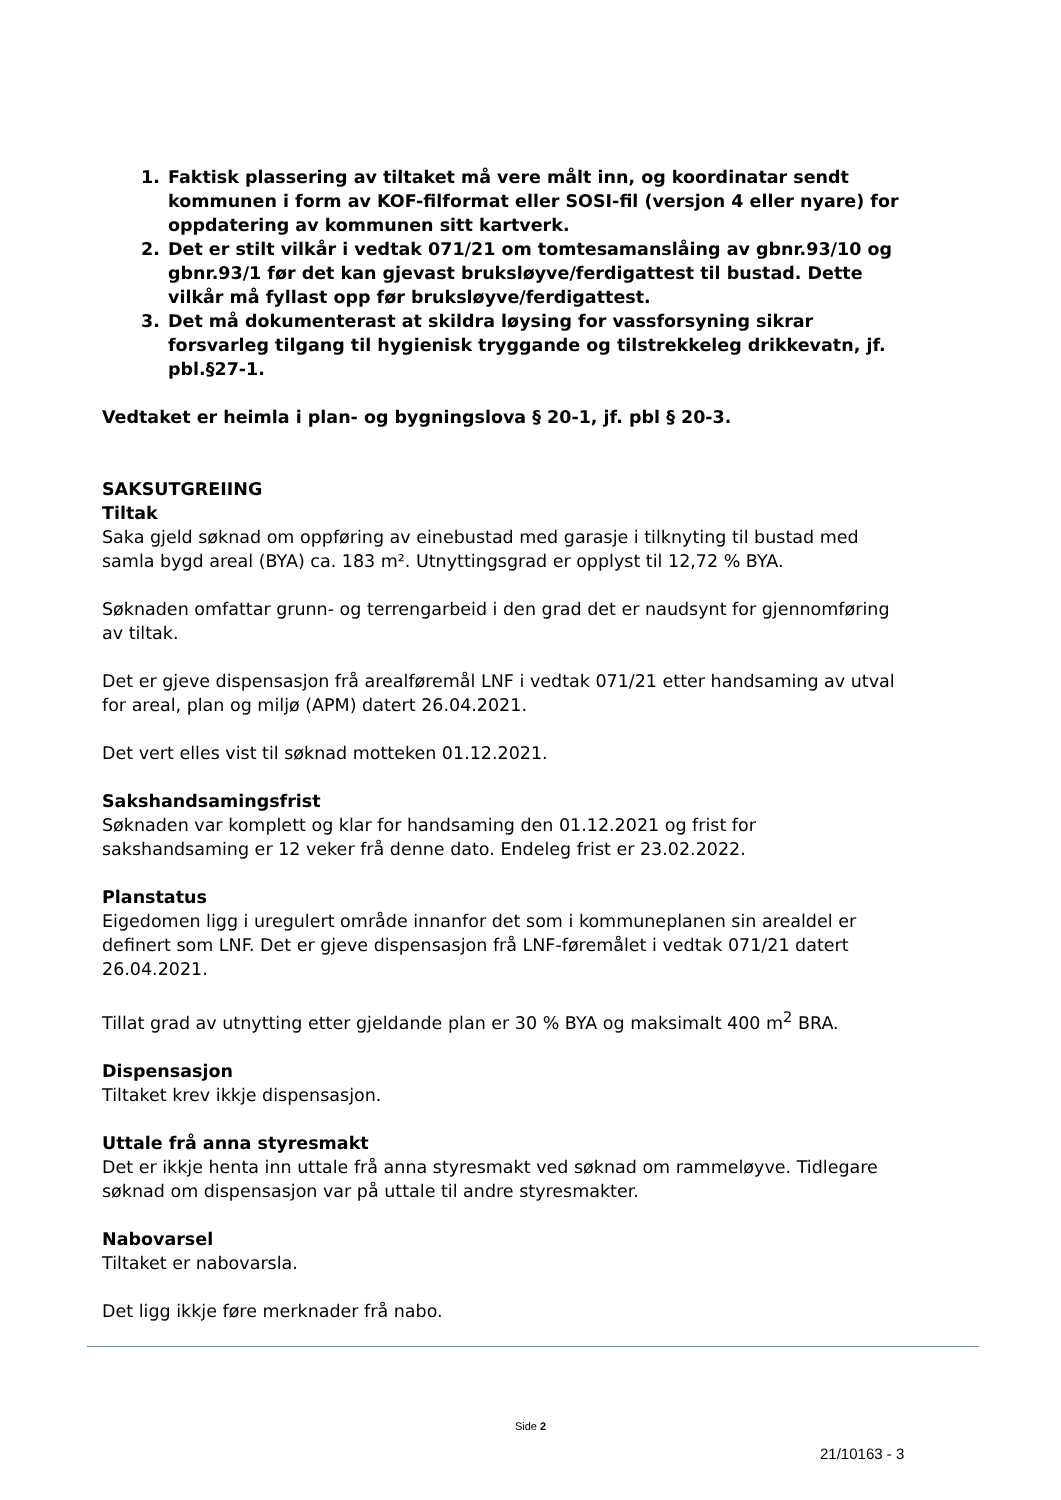1. Faktisk plassering av tiltaket må vere målt inn, og koordinatar sendt kommunen i form av KOF-filformat eller SOSI-fil (versjon 4 eller nyare) for oppdatering av kommunen sitt kartverk.
2. Det er stilt vilkår i vedtak 071/21 om tomtesamanslåing av gbnr.93/10 og gbnr.93/1 før det kan gjevast bruksløyve/ferdigattest til bustad. Dette vilkår må fyllast opp før bruksløyve/ferdigattest.
3. Det må dokumenterast at skildra løysing for vassforsyning sikrar forsvarleg tilgang til hygienisk tryggande og tilstrekkeleg drikkevatn, jf. pbl.§27-1.
Vedtaket er heimla i plan- og bygningslova § 20-1, jf. pbl § 20-3.
SAKSUTGREIING
Tiltak
Saka gjeld søknad om oppføring av einebustad med garasje i tilknyting til bustad med samla bygd areal (BYA) ca. 183 m². Utnyttingsgrad er opplyst til 12,72 % BYA.
Søknaden omfattar grunn- og terrengarbeid i den grad det er naudsynt for gjennomføring av tiltak.
Det er gjeve dispensasjon frå arealføremål LNF i vedtak 071/21 etter handsaming av utval for areal, plan og miljø (APM) datert 26.04.2021.
Det vert elles vist til søknad motteken 01.12.2021.
Sakshandsamingsfrist
Søknaden var komplett og klar for handsaming den 01.12.2021 og frist for sakshandsaming er 12 veker frå denne dato. Endeleg frist er 23.02.2022.
Planstatus
Eigedomen ligg i uregulert område innanfor det som i kommuneplanen sin arealdel er definert som LNF. Det er gjeve dispensasjon frå LNF-føremålet i vedtak 071/21 datert 26.04.2021.
Tillat grad av utnytting etter gjeldande plan er 30 % BYA og maksimalt 400 m<sup>2</sup> BRA.
Dispensasjon
Tiltaket krev ikkje dispensasjon.
Uttale frå anna styresmakt
Det er ikkje henta inn uttale frå anna styresmakt ved søknad om rammeløyve. Tidlegare søknad om dispensasjon var på uttale til andre styresmakter.
Nabovarsel
Tiltaket er nabovarsla.
Det ligg ikkje føre merknader frå nabo.
Side 2
21/10163 - 3